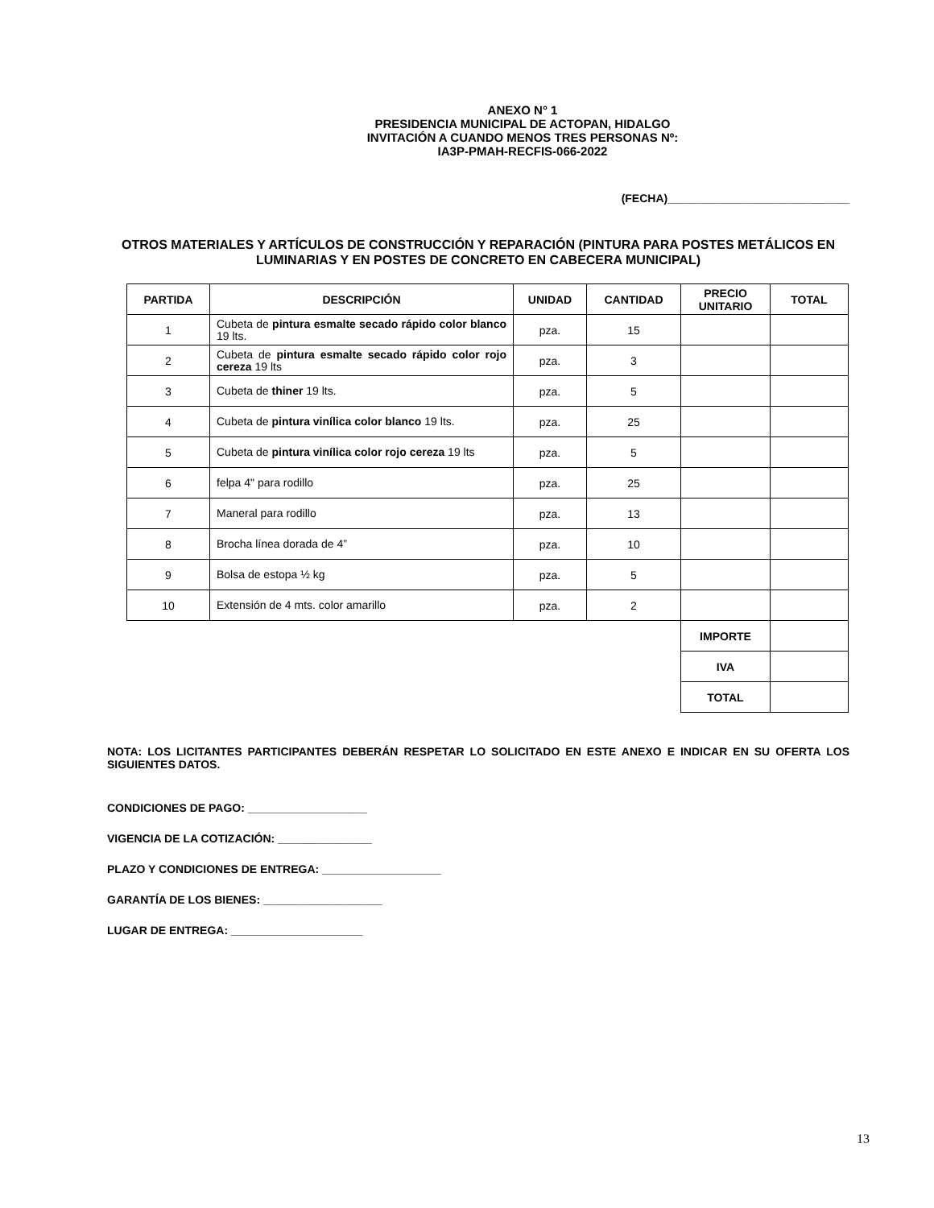ANEXO N° 1
PRESIDENCIA MUNICIPAL DE ACTOPAN, HIDALGO
INVITACIÓN A CUANDO MENOS TRES PERSONAS Nº:
IA3P-PMAH-RECFIS-066-2022
(FECHA)_____________________________
OTROS MATERIALES Y ARTÍCULOS DE CONSTRUCCIÓN Y REPARACIÓN (PINTURA PARA POSTES METÁLICOS EN LUMINARIAS Y EN POSTES DE CONCRETO EN CABECERA MUNICIPAL)
| PARTIDA | DESCRIPCIÓN | UNIDAD | CANTIDAD | PRECIO UNITARIO | TOTAL |
| --- | --- | --- | --- | --- | --- |
| 1 | Cubeta de pintura esmalte secado rápido color blanco 19 lts. | pza. | 15 | | |
| 2 | Cubeta de pintura esmalte secado rápido color rojo cereza 19 lts | pza. | 3 | | |
| 3 | Cubeta de thiner 19 lts. | pza. | 5 | | |
| 4 | Cubeta de pintura vinílica color blanco 19 lts. | pza. | 25 | | |
| 5 | Cubeta de pintura vinílica color rojo cereza 19 lts | pza. | 5 | | |
| 6 | felpa 4" para rodillo | pza. | 25 | | |
| 7 | Maneral para rodillo | pza. | 13 | | |
| 8 | Brocha línea dorada de 4” | pza. | 10 | | |
| 9 | Bolsa de estopa ½ kg | pza. | 5 | | |
| 10 | Extensión de 4 mts. color amarillo | pza. | 2 | | |
| | | | | IMPORTE | |
| | | | | IVA | |
| | | | | TOTAL | |
NOTA: LOS LICITANTES PARTICIPANTES DEBERÁN RESPETAR LO SOLICITADO EN ESTE ANEXO E INDICAR EN SU OFERTA LOS SIGUIENTES DATOS.
CONDICIONES DE PAGO: ___________________
VIGENCIA DE LA COTIZACIÓN: _______________
PLAZO Y CONDICIONES DE ENTREGA: ___________________
GARANTÍA DE LOS BIENES: ___________________
LUGAR DE ENTREGA: _____________________
13